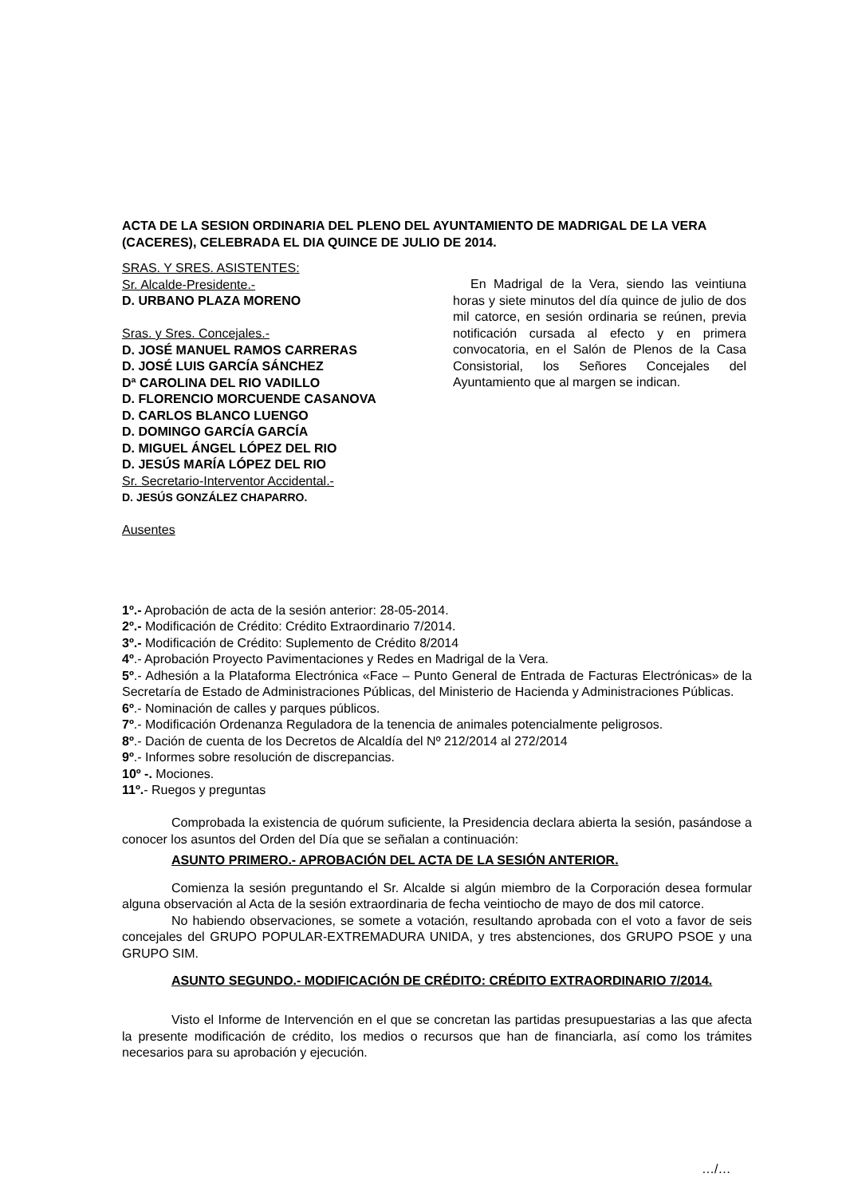ACTA DE LA SESION ORDINARIA DEL PLENO DEL AYUNTAMIENTO DE MADRIGAL DE LA VERA (CACERES), CELEBRADA EL DIA QUINCE DE JULIO DE 2014.
SRAS. Y SRES. ASISTENTES:
Sr. Alcalde-Presidente.-
D. URBANO PLAZA MORENO
Sras. y Sres. Concejales.-
D. JOSÉ MANUEL RAMOS CARRERAS
D. JOSÉ LUIS GARCÍA SÁNCHEZ
Dª CAROLINA DEL RIO VADILLO
D. FLORENCIO MORCUENDE CASANOVA
D. CARLOS BLANCO LUENGO
D. DOMINGO GARCÍA GARCÍA
D. MIGUEL ÁNGEL LÓPEZ DEL RIO
D. JESÚS MARÍA LÓPEZ DEL RIO
Sr. Secretario-Interventor Accidental.-
D. JESÚS GONZÁLEZ CHAPARRO.
Ausentes
En Madrigal de la Vera, siendo las veintiuna horas y siete minutos del día quince de julio de dos mil catorce, en sesión ordinaria se reúnen, previa notificación cursada al efecto y en primera convocatoria, en el Salón de Plenos de la Casa Consistorial, los Señores Concejales del Ayuntamiento que al margen se indican.
1º.- Aprobación de acta de la sesión anterior: 28-05-2014.
2º.- Modificación de Crédito: Crédito Extraordinario 7/2014.
3º.- Modificación de Crédito: Suplemento de Crédito 8/2014
4º.- Aprobación Proyecto Pavimentaciones y Redes en Madrigal de la Vera.
5º.- Adhesión a la Plataforma Electrónica «Face – Punto General de Entrada de Facturas Electrónicas» de la Secretaría de Estado de Administraciones Públicas, del Ministerio de Hacienda y Administraciones Públicas.
6º.- Nominación de calles y parques públicos.
7º.- Modificación Ordenanza Reguladora de la tenencia de animales potencialmente peligrosos.
8º.- Dación de cuenta de los Decretos de Alcaldía del Nº 212/2014 al 272/2014
9º.- Informes sobre resolución de discrepancias.
10º -. Mociones.
11º.- Ruegos y preguntas
Comprobada la existencia de quórum suficiente, la Presidencia declara abierta la sesión, pasándose a conocer los asuntos del Orden del Día que se señalan a continuación:
ASUNTO PRIMERO.- APROBACIÓN DEL ACTA DE LA SESIÓN ANTERIOR.
Comienza la sesión preguntando el Sr. Alcalde si algún miembro de la Corporación desea formular alguna observación al Acta de la sesión extraordinaria de fecha veintiocho de mayo de dos mil catorce.
No habiendo observaciones, se somete a votación, resultando aprobada con el voto a favor de seis concejales del GRUPO POPULAR-EXTREMADURA UNIDA, y tres abstenciones, dos GRUPO PSOE y una GRUPO SIM.
ASUNTO SEGUNDO.- MODIFICACIÓN DE CRÉDITO: CRÉDITO EXTRAORDINARIO 7/2014.
Visto el Informe de Intervención en el que se concretan las partidas presupuestarias a las que afecta la presente modificación de crédito, los medios o recursos que han de financiarla, así como los trámites necesarios para su aprobación y ejecución.
…/…